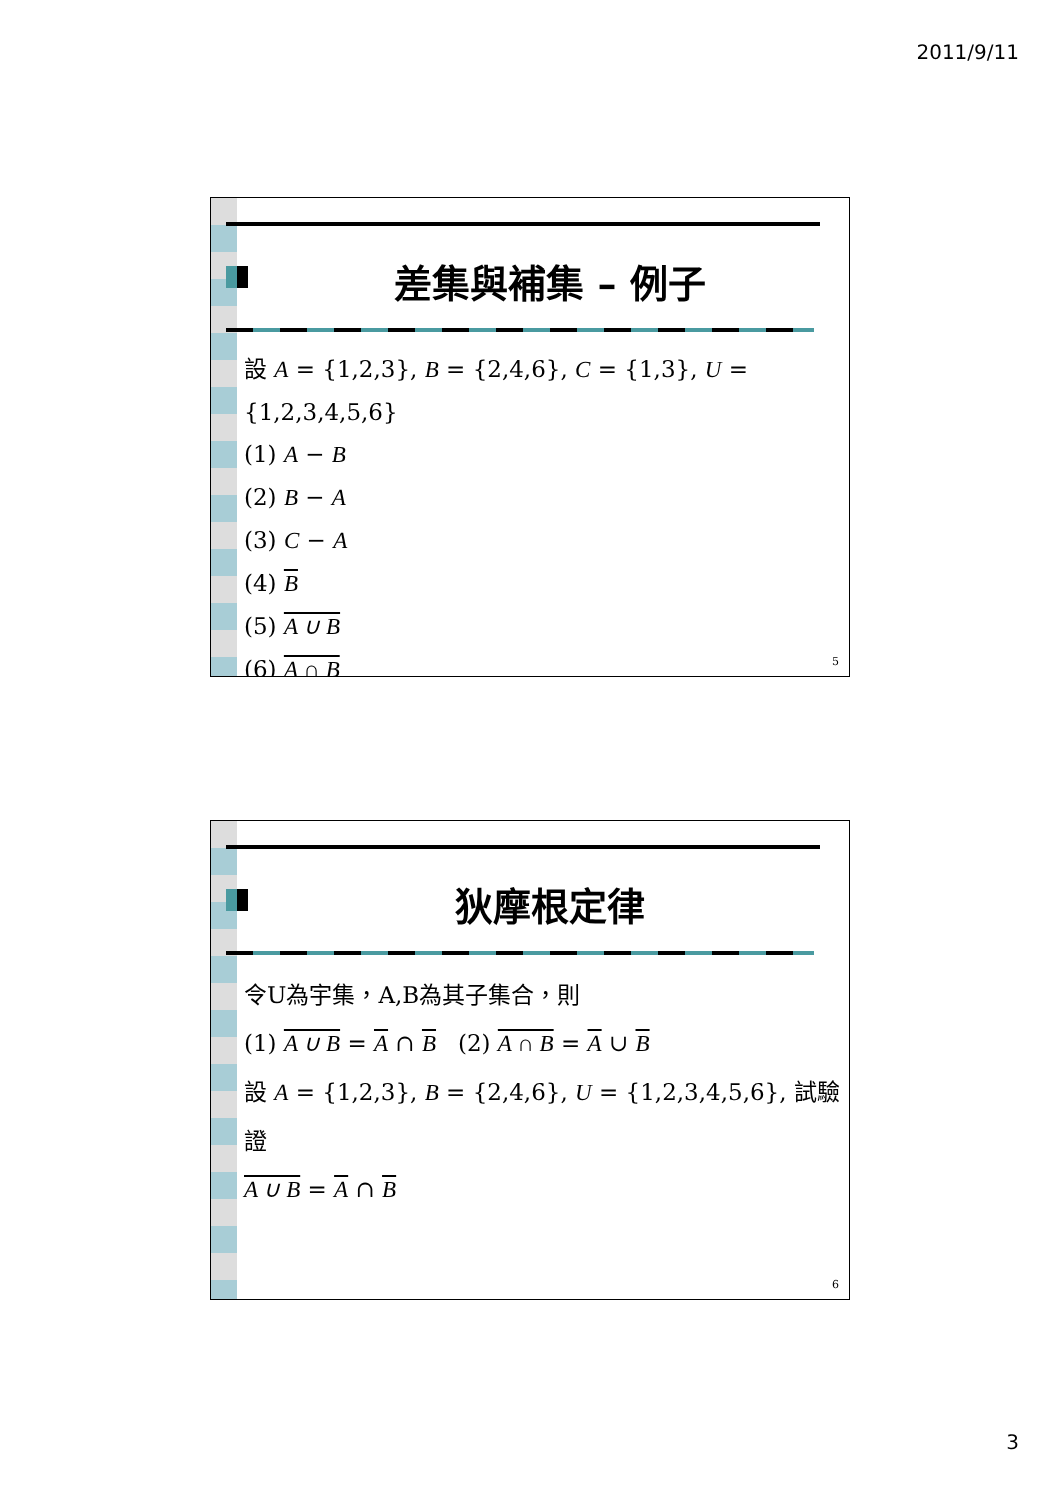2011/9/11
差集與補集 – 例子
設 A = {1,2,3}, B = {2,4,6}, C = {1,3}, U = {1,2,3,4,5,6}
(1) A − B
(2) B − A
(3) C − A
(4) B
(5) A ∪ B
(6) A ∩ B
5
狄摩根定律
令U為宇集，A,B為其子集合，則
(1) A ∪ B = A ∩ B (2) A ∩ B = A ∪ B
設 A = {1,2,3}, B = {2,4,6}, U = {1,2,3,4,5,6}, 試驗證
A ∪ B = A ∩ B
6
3